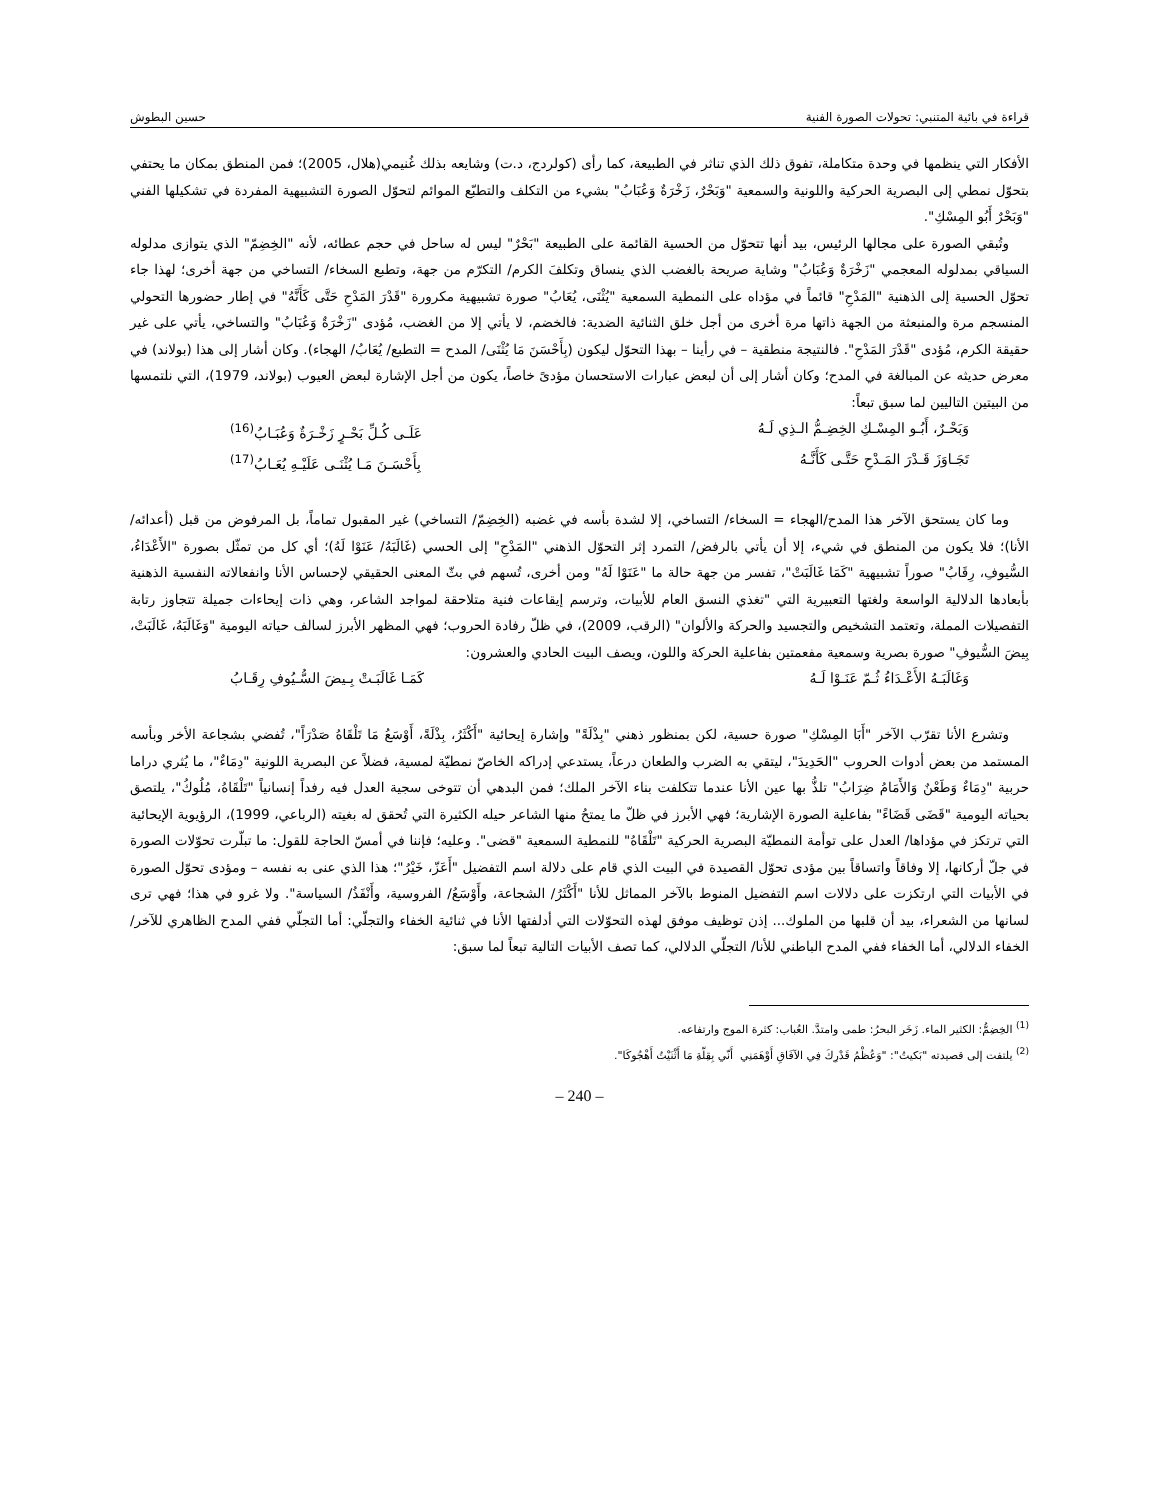قراءة في بائية المتنبي: تحولات الصورة الفنية حسين البطوش
الأفكار التي ينظمها في وحدة متكاملة، تفوق ذلك الذي تناثر في الطبيعة، كما رأى (كولردج، د.ت) وشايعه بذلك غُنيمي(هلال، 2005)؛ فمن المنطق بمكان ما يحتفي بتحوّل نمطي إلى البصرية الحركية واللونية والسمعية "وَبَحْرٌ، زَخْرَةٌ وَعُبَابُ" بشيء من التكلف والتطبّع الموائم لتحوّل الصورة التشبيهية المفردة في تشكيلها الفني "وَبَحْرٌ أَبُو المِسْكِ".
وتُبقي الصورة على مجالها الرئيس، بيد أنها تتحوّل من الحسية القائمة على الطبيعة "بَحْرٌ" ليس له ساحل في حجم عطائه، لأنه "الخِضِمّ" الذي يتوازى مدلوله السياقي بمدلوله المعجمي "زَخْرَةٌ وَعُبَابُ" وشاية صريحة بالغضب الذي ينساق وتكلفَ الكرم/ التكرّم من جهة، وتطبع السخاء/ التساخي من جهة أخرى؛ لهذا جاء تحوّل الحسية إلى الذهنية "المَدْحِ" قائماً في مؤداه على النمطية السمعية "يُثْنَى، يُعَابُ" صورة تشبيهية مكرورة "قَدْرَ المَدْحِ حَتَّى كَأَنَّهُ" في إطار حضورها التحولي المنسجم مرة والمنبعثة من الجهة ذاتها مرة أخرى من أجل خلق الثنائية الضدية: فالخضم، لا يأتي إلا من الغضب، مُؤدى "زَخْرَةٌ وَعُبَابُ" والتساخي، يأتي على غير حقيقة الكرم، مُؤدى "قَدْرَ المَدْحِ". فالنتيجة منطقية – في رأينا – بهذا التحوّل ليكون (بِأَحْسَنَ مَا يُثْنَى/ المدح = التطبع/ يُعَابُ/ الهجاء). وكان أشار إلى هذا (بولاند) في معرض حديثه عن المبالغة في المدح؛ وكان أشار إلى أن لبعض عبارات الاستحسان مؤدىً خاصاً، يكون من أجل الإشارة لبعض العيوب (بولاند، 1979)، التي نلتمسها من البيتين التاليين لما سبق تبعاً:
وَبَحْـرٌ، أَبُـو المِسْـكِ الخِضِـمُّ الـذِي لَـهُ عَلَـى كُـلِّ بَحْـرٍ زَخْـرَةٌ وَعُبَـابُ<sup>(16)</sup>
تَجَـاوَزَ قَـدْرَ المَـدْحِ حَتَّـى كَأَنَّـهُ بِأَحْسَـنَ مَـا يُثْنَـى عَلَيْـهِ يُعَـابُ<sup>(17)</sup>
وما كان يستحق الآخر هذا المدح/الهجاء = السخاء/ التساخي، إلا لشدة بأسه في غضبه (الخِضِمّ/ التساخي) غير المقبول تماماً، بل المرفوض من قبل (أعدائه/ الأنا)؛ فلا يكون من المنطق في شيء، إلا أن يأتي بالرفض/ التمرد إثر التحوّل الذهني "المَدْحِ" إلى الحسي (غَالَبَهُ/ عَنَوْا لَهُ)؛ أي كل من تمثّل بصورة "الأَعْدَاءُ، السُّيوفِ، رِقَابُ" صوراً تشبيهية "كَمَا غَالَبَتْ"، تفسر من جهة حالة ما "عَنَوْا لَهُ" ومن أخرى، تُسهم في بثّ المعنى الحقيقي لإحساس الأنا وانفعالاته النفسية الذهنية بأبعادها الدلالية الواسعة ولغتها التعبيرية التي "تغذي النسق العام للأبيات، وترسم إيقاعات فنية متلاحقة لمواجد الشاعر، وهي ذات إيحاءات جميلة تتجاوز رتابة التفصيلات المملة، وتعتمد التشخيص والتجسيد والحركة والألوان" (الرقب، 2009)، في ظلّ رفادة الحروب؛ فهي المظهر الأبرز لسالف حياته اليومية "وَغَالَبَهُ، غَالَبَتْ، بِيضَ السُّيوفِ" صورة بصرية وسمعية مفعمتين بفاعلية الحركة واللون، ويصف البيت الحادي والعشرون:
وَغَالَبَـهُ الأَعْـدَاءُ ثُـمّ عَنَـوْا لَـهُ كَمَـا غَالَبَـتْ بِـيضَ السُّـيُوفِ رِقَـابُ
وتشرع الأنا تقرّب الآخر "أَبَا المِسْكِ" صورة حسية، لكن بمنظور ذهني "بِذْلَةً" وإشارة إيحائية "أَكْثَرُ، بِذْلَةً، أَوْسَعُ مَا تَلْقَاهُ صَدْرَاً"، تُفضي بشجاعة الأخر وبأسه المستمد من بعض أدوات الحروب "الحَدِيدَ"، ليتقي به الضرب والطعان درعاً، يستدعي إدراكه الخاصّ نمطيّة لمسية، فضلاً عن البصرية اللونية "دِمَاءٌ"، ما يُثري دراما حربية "دِمَاءٌ وَطَعْنٌ وَالأَمَامُ ضِرَابُ" تلذُّ بها عين الأنا عندما تتكلفت بناء الآخر الملك؛ فمن البدهي أن تتوخى سجية العدل فيه رفداً إنسانياً "تَلْقَاهُ، مُلُوكُ"، يلتصق بحياته اليومية "قَضَى قَضَاءً" بفاعلية الصورة الإشارية؛ فهي الأبرز في ظلّ ما يمتحُ منها الشاعر حيله الكثيرة التي تُحقق له بغيته (الرباعي، 1999)، الرؤيوية الإيحائية التي ترتكز في مؤداها/ العدل على توأمة النمطيّة البصرية الحركية "تَلْقَاهُ" للنمطية السمعية "قضى". وعليه؛ فإننا في أمسّ الحاجة للقول: ما تبلّرت تحوّلات الصورة في جلّ أركانها، إلا وفاقاً واتساقاً بين مؤدى تحوّل القصيدة في البيت الذي قام على دلالة اسم التفضيل "أَعَزّ، خَيْرُ"؛ هذا الذي عنى به نفسه – ومؤدى تحوّل الصورة في الأبيات التي ارتكزت على دلالات اسم التفضيل المنوط بالآخر المماثل للأنا "أَكْثَرُ/ الشجاعة، وأَوْسَعُ/ الفروسية، وأَنْفَذُ/ السياسة". ولا غرو في هذا؛ فهي ترى لسانها من الشعراء، بيد أن قلبها من الملوك... إذن توظيف موفق لهذه التحوّلات التي أدلفتها الأنا في ثنائية الخفاء والتجلّي: أما التجلّي ففي المدح الظاهري للآخر/ الخفاء الدلالي، أما الخفاء ففي المدح الباطني للأنا/ التجلّي الدلالي، كما تصف الأبيات التالية تبعاً لما سبق:
<sup>(1)</sup> الخِضِمُّ: الكثير الماء. زَخَر البحرُ: طمى وامتدَّ. العُباب: كثرة الموج وارتفاعه.
<sup>(2)</sup> يلتفت إلى قصيدته "بَكيتُ": "وَعُظْمُ قَدْرِكَ فِي الآفَاقِ أَوْهَمَنِي أَنّي بِقِلّةِ مَا أَثْنَيْتُ أَهْجُوكَا".
– 240 –